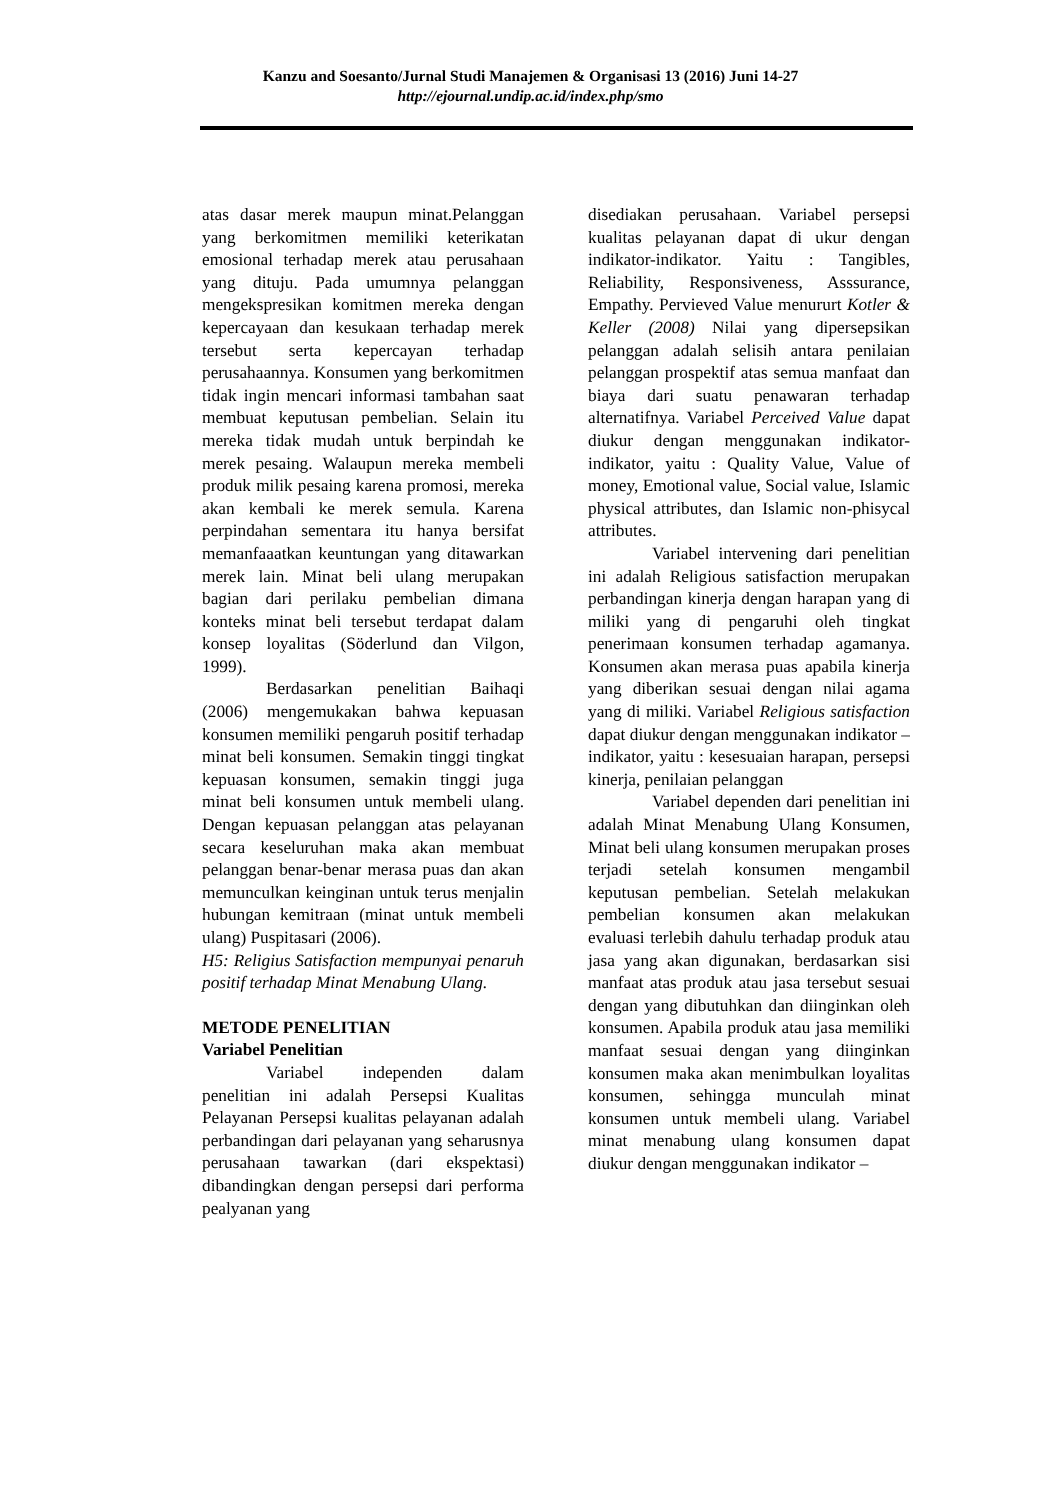Kanzu and Soesanto/Jurnal Studi Manajemen & Organisasi 13 (2016) Juni 14-27
http://ejournal.undip.ac.id/index.php/smo
atas dasar merek maupun minat.Pelanggan yang berkomitmen memiliki keterikatan emosional terhadap merek atau perusahaan yang dituju. Pada umumnya pelanggan mengekspresikan komitmen mereka dengan kepercayaan dan kesukaan terhadap merek tersebut serta kepercayan terhadap perusahaannya. Konsumen yang berkomitmen tidak ingin mencari informasi tambahan saat membuat keputusan pembelian. Selain itu mereka tidak mudah untuk berpindah ke merek pesaing. Walaupun mereka membeli produk milik pesaing karena promosi, mereka akan kembali ke merek semula. Karena perpindahan sementara itu hanya bersifat memanfaaatkan keuntungan yang ditawarkan merek lain. Minat beli ulang merupakan bagian dari perilaku pembelian dimana konteks minat beli tersebut terdapat dalam konsep loyalitas (Söderlund dan Vilgon, 1999).
Berdasarkan penelitian Baihaqi (2006) mengemukakan bahwa kepuasan konsumen memiliki pengaruh positif terhadap minat beli konsumen. Semakin tinggi tingkat kepuasan konsumen, semakin tinggi juga minat beli konsumen untuk membeli ulang. Dengan kepuasan pelanggan atas pelayanan secara keseluruhan maka akan membuat pelanggan benar-benar merasa puas dan akan memunculkan keinginan untuk terus menjalin hubungan kemitraan (minat untuk membeli ulang) Puspitasari (2006).
H5: Religius Satisfaction mempunyai penaruh positif terhadap Minat Menabung Ulang.
METODE PENELITIAN
Variabel Penelitian
Variabel independen dalam penelitian ini adalah Persepsi Kualitas Pelayanan Persepsi kualitas pelayanan adalah perbandingan dari pelayanan yang seharusnya perusahaan tawarkan (dari ekspektasi) dibandingkan dengan persepsi dari performa pealyanan yang
disediakan perusahaan. Variabel persepsi kualitas pelayanan dapat di ukur dengan indikator-indikator. Yaitu : Tangibles, Reliability, Responsiveness, Asssurance, Empathy. Pervieved Value menururt Kotler & Keller (2008) Nilai yang dipersepsikan pelanggan adalah selisih antara penilaian pelanggan prospektif atas semua manfaat dan biaya dari suatu penawaran terhadap alternatifnya. Variabel Perceived Value dapat diukur dengan menggunakan indikator-indikator, yaitu : Quality Value, Value of money, Emotional value, Social value, Islamic physical attributes, dan Islamic non-phisycal attributes.
Variabel intervening dari penelitian ini adalah Religious satisfaction merupakan perbandingan kinerja dengan harapan yang di miliki yang di pengaruhi oleh tingkat penerimaan konsumen terhadap agamanya. Konsumen akan merasa puas apabila kinerja yang diberikan sesuai dengan nilai agama yang di miliki. Variabel Religious satisfaction dapat diukur dengan menggunakan indikator – indikator, yaitu : kesesuaian harapan, persepsi kinerja, penilaian pelanggan
Variabel dependen dari penelitian ini adalah Minat Menabung Ulang Konsumen, Minat beli ulang konsumen merupakan proses terjadi setelah konsumen mengambil keputusan pembelian. Setelah melakukan pembelian konsumen akan melakukan evaluasi terlebih dahulu terhadap produk atau jasa yang akan digunakan, berdasarkan sisi manfaat atas produk atau jasa tersebut sesuai dengan yang dibutuhkan dan diinginkan oleh konsumen. Apabila produk atau jasa memiliki manfaat sesuai dengan yang diinginkan konsumen maka akan menimbulkan loyalitas konsumen, sehingga munculah minat konsumen untuk membeli ulang. Variabel minat menabung ulang konsumen dapat diukur dengan menggunakan indikator –